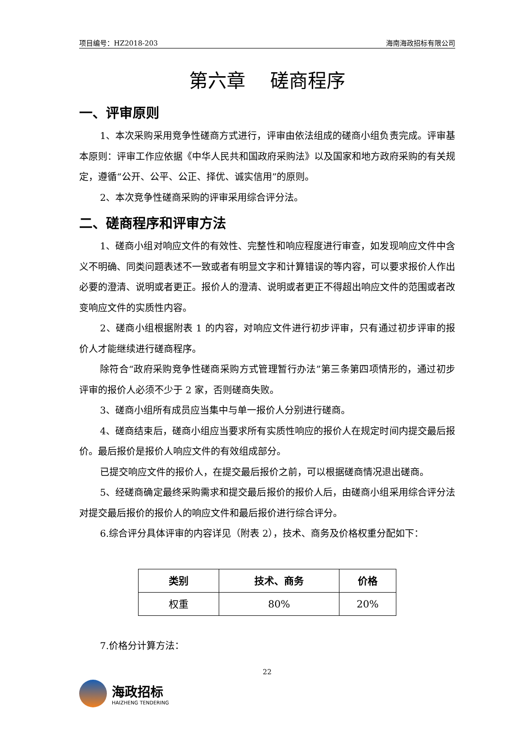项目编号：HZ2018-203 海南海政招标有限公司
第六章　 磋商程序
一、评审原则
1、本次采购采用竞争性磋商方式进行，评审由依法组成的磋商小组负责完成。评审基本原则：评审工作应依据《中华人民共和国政府采购法》以及国家和地方政府采购的有关规定，遵循“公开、公平、公正、择优、诚实信用”的原则。
2、本次竞争性磋商采购的评审采用综合评分法。
二、磋商程序和评审方法
1、磋商小组对响应文件的有效性、完整性和响应程度进行审查，如发现响应文件中含义不明确、同类问题表述不一致或者有明显文字和计算错误的等内容，可以要求报价人作出必要的澄清、说明或者更正。报价人的澄清、说明或者更正不得超出响应文件的范围或者改变响应文件的实质性内容。
2、磋商小组根据附表 1 的内容，对响应文件进行初步评审，只有通过初步评审的报价人才能继续进行磋商程序。
除符合“政府采购竞争性磋商采购方式管理暂行办法”第三条第四项情形的，通过初步评审的报价人必须不少于 2 家，否则磋商失败。
3、磋商小组所有成员应当集中与单一报价人分别进行磋商。
4、磋商结束后，磋商小组应当要求所有实质性响应的报价人在规定时间内提交最后报价。最后报价是报价人响应文件的有效组成部分。
已提交响应文件的报价人，在提交最后报价之前，可以根据磋商情况退出磋商。
5、经磋商确定最终采购需求和提交最后报价的报价人后，由磋商小组采用综合评分法对提交最后报价的报价人的响应文件和最后报价进行综合评分。
6.综合评分具体评审的内容详见（附表 2），技术、商务及价格权重分配如下：
| 类别 | 技术、商务 | 价格 |
| --- | --- | --- |
| 权重 | 80% | 20% |
7.价格分计算方法：
22
海政招标
HAIZHENG TENDERING